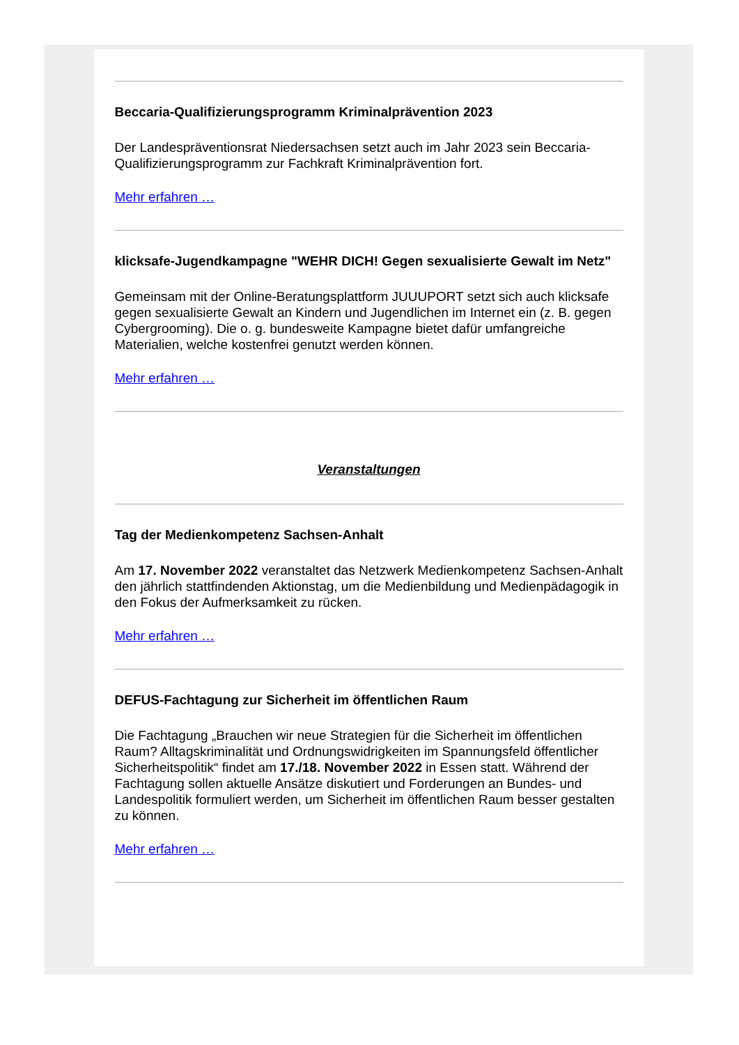Beccaria-Qualifizierungsprogramm Kriminalprävention 2023
Der Landespräventionsrat Niedersachsen setzt auch im Jahr 2023 sein Beccaria-Qualifizierungsprogramm zur Fachkraft Kriminalprävention fort.
Mehr erfahren …
klicksafe-Jugendkampagne "WEHR DICH! Gegen sexualisierte Gewalt im Netz"
Gemeinsam mit der Online-Beratungsplattform JUUUPORT setzt sich auch klicksafe gegen sexualisierte Gewalt an Kindern und Jugendlichen im Internet ein (z. B. gegen Cybergrooming). Die o. g. bundesweite Kampagne bietet dafür umfangreiche Materialien, welche kostenfrei genutzt werden können.
Mehr erfahren …
Veranstaltungen
Tag der Medienkompetenz Sachsen-Anhalt
Am 17. November 2022 veranstaltet das Netzwerk Medienkompetenz Sachsen-Anhalt den jährlich stattfindenden Aktionstag, um die Medienbildung und Medienpädagogik in den Fokus der Aufmerksamkeit zu rücken.
Mehr erfahren …
DEFUS-Fachtagung zur Sicherheit im öffentlichen Raum
Die Fachtagung „Brauchen wir neue Strategien für die Sicherheit im öffentlichen Raum? Alltagskriminalität und Ordnungswidrigkeiten im Spannungsfeld öffentlicher Sicherheitspolitik“ findet am 17./18. November 2022 in Essen statt. Während der Fachtagung sollen aktuelle Ansätze diskutiert und Forderungen an Bundes- und Landespolitik formuliert werden, um Sicherheit im öffentlichen Raum besser gestalten zu können.
Mehr erfahren …